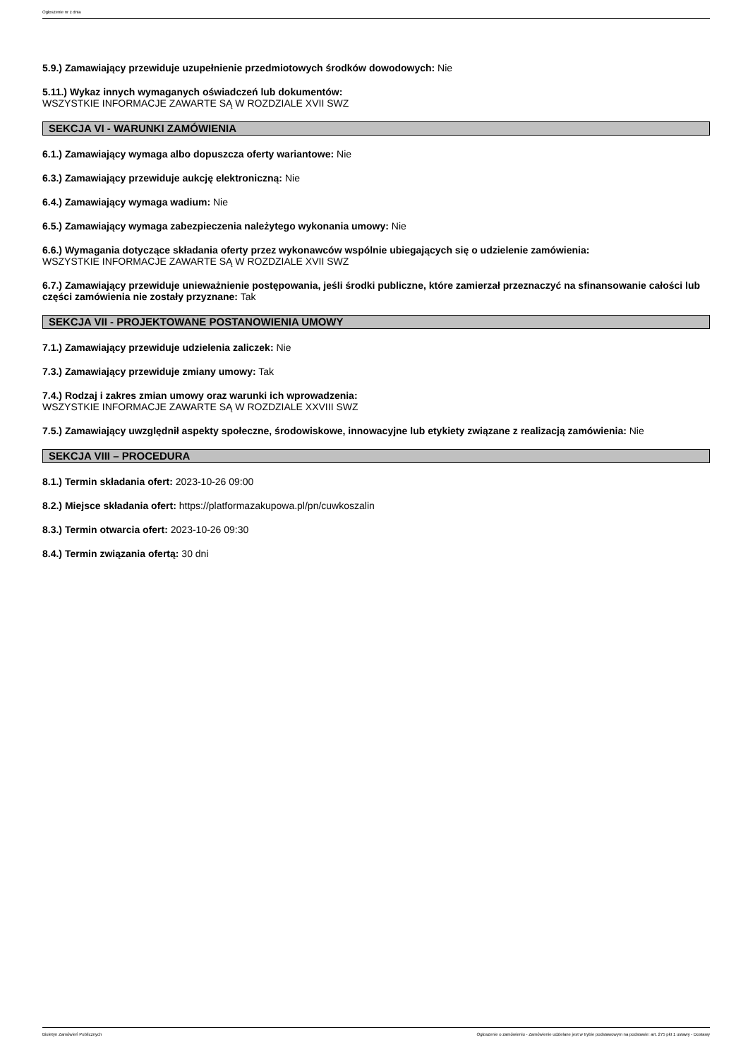Ogłoszenie nr z dnia
5.9.) Zamawiający przewiduje uzupełnienie przedmiotowych środków dowodowych: Nie
5.11.) Wykaz innych wymaganych oświadczeń lub dokumentów:
WSZYSTKIE INFORMACJE ZAWARTE SĄ W ROZDZIALE XVII SWZ
SEKCJA VI - WARUNKI ZAMÓWIENIA
6.1.) Zamawiający wymaga albo dopuszcza oferty wariantowe: Nie
6.3.) Zamawiający przewiduje aukcję elektroniczną: Nie
6.4.) Zamawiający wymaga wadium: Nie
6.5.) Zamawiający wymaga zabezpieczenia należytego wykonania umowy: Nie
6.6.) Wymagania dotyczące składania oferty przez wykonawców wspólnie ubiegających się o udzielenie zamówienia:
WSZYSTKIE INFORMACJE ZAWARTE SĄ W ROZDZIALE XVII SWZ
6.7.) Zamawiający przewiduje unieważnienie postępowania, jeśli środki publiczne, które zamierzał przeznaczyć na sfinansowanie całości lub części zamówienia nie zostały przyznane: Tak
SEKCJA VII - PROJEKTOWANE POSTANOWIENIA UMOWY
7.1.) Zamawiający przewiduje udzielenia zaliczek: Nie
7.3.) Zamawiający przewiduje zmiany umowy: Tak
7.4.) Rodzaj i zakres zmian umowy oraz warunki ich wprowadzenia:
WSZYSTKIE INFORMACJE ZAWARTE SĄ W ROZDZIALE XXVIII SWZ
7.5.) Zamawiający uwzględnił aspekty społeczne, środowiskowe, innowacyjne lub etykiety związane z realizacją zamówienia: Nie
SEKCJA VIII – PROCEDURA
8.1.) Termin składania ofert: 2023-10-26 09:00
8.2.) Miejsce składania ofert: https://platformazakupowa.pl/pn/cuwkoszalin
8.3.) Termin otwarcia ofert: 2023-10-26 09:30
8.4.) Termin związania ofertą: 30 dni
Biuletyn Zamówień Publicznych Ogłoszenie o zamówieniu - Zamówienie udzielane jest w trybie podstawowym na podstawie: art. 275 pkt 1 ustawy - Dostawy